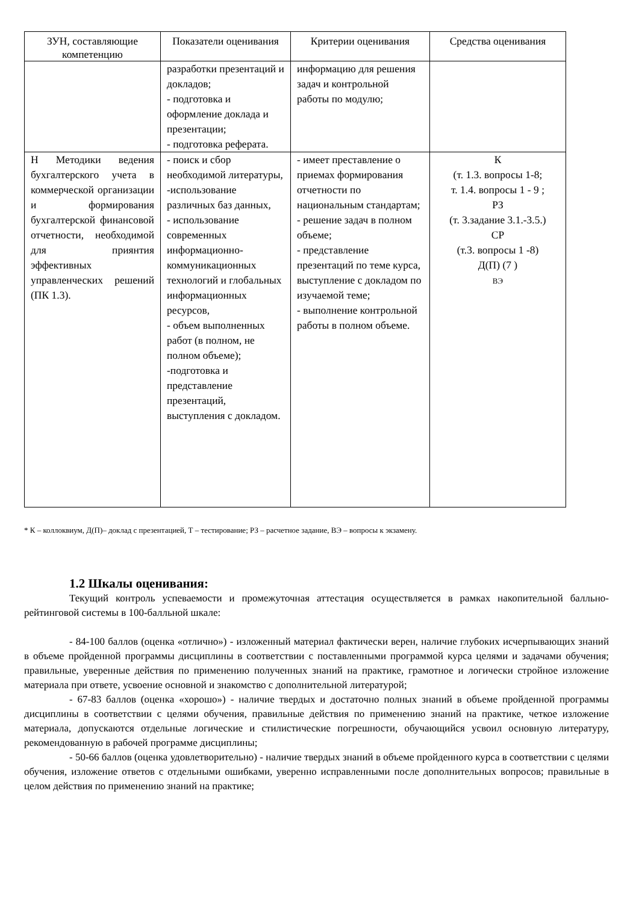| ЗУН, составляющие компетенцию | Показатели оценивания | Критерии оценивания | Средства оценивания |
| --- | --- | --- | --- |
| | разработки презентаций и докладов; - подготовка и оформление доклада и презентации; - подготовка реферата. | информацию для решения задач и контрольной работы по модулю; | |
| Н Методики ведения бухгалтерского учета в коммерческой организации и формирования бухгалтерской финансовой отчетности, необходимой для приянтия эффективных управленческих решений (ПК 1.3). | - поиск и сбор необходимой литературы, -использование различных баз данных, - использование современных информационно-коммуникационных технологий и глобальных информационных ресурсов, - объем выполненных работ (в полном, не полном объеме); -подготовка и представление презентаций, выступления с докладом. | - имеет преставление о приемах формирования отчетности по национальным стандартам; - решение задач в полном объеме; - представление презентаций по теме курса, выступление с докладом по изучаемой теме; - выполнение контрольной работы в полном объеме. | К (т. 1.3. вопросы 1-8; т. 1.4. вопросы 1 - 9 ; РЗ (т. 3.задание 3.1.-3.5.) СР (т.3. вопросы 1 -8) Д(П) (7 ) ВЭ |
* К – коллоквиум, Д(П)– доклад с презентацией, Т – тестирование; РЗ – расчетное задание, ВЭ – вопросы к экзамену.
1.2 Шкалы оценивания:
Текущий контроль успеваемости и промежуточная аттестация осуществляется в рамках накопительной балльно-рейтинговой системы в 100-балльной шкале:
- 84-100 баллов (оценка «отлично») - изложенный материал фактически верен, наличие глубоких исчерпывающих знаний в объеме пройденной программы дисциплины в соответствии с поставленными программой курса целями и задачами обучения; правильные, уверенные действия по применению полученных знаний на практике, грамотное и логически стройное изложение материала при ответе, усвоение основной и знакомство с дополнительной литературой;
- 67-83 баллов (оценка «хорошо») - наличие твердых и достаточно полных знаний в объеме пройденной программы дисциплины в соответствии с целями обучения, правильные действия по применению знаний на практике, четкое изложение материала, допускаются отдельные логические и стилистические погрешности, обучающийся усвоил основную литературу, рекомендованную в рабочей программе дисциплины;
- 50-66 баллов (оценка удовлетворительно) - наличие твердых знаний в объеме пройденного курса в соответствии с целями обучения, изложение ответов с отдельными ошибками, уверенно исправленными после дополнительных вопросов; правильные в целом действия по применению знаний на практике;